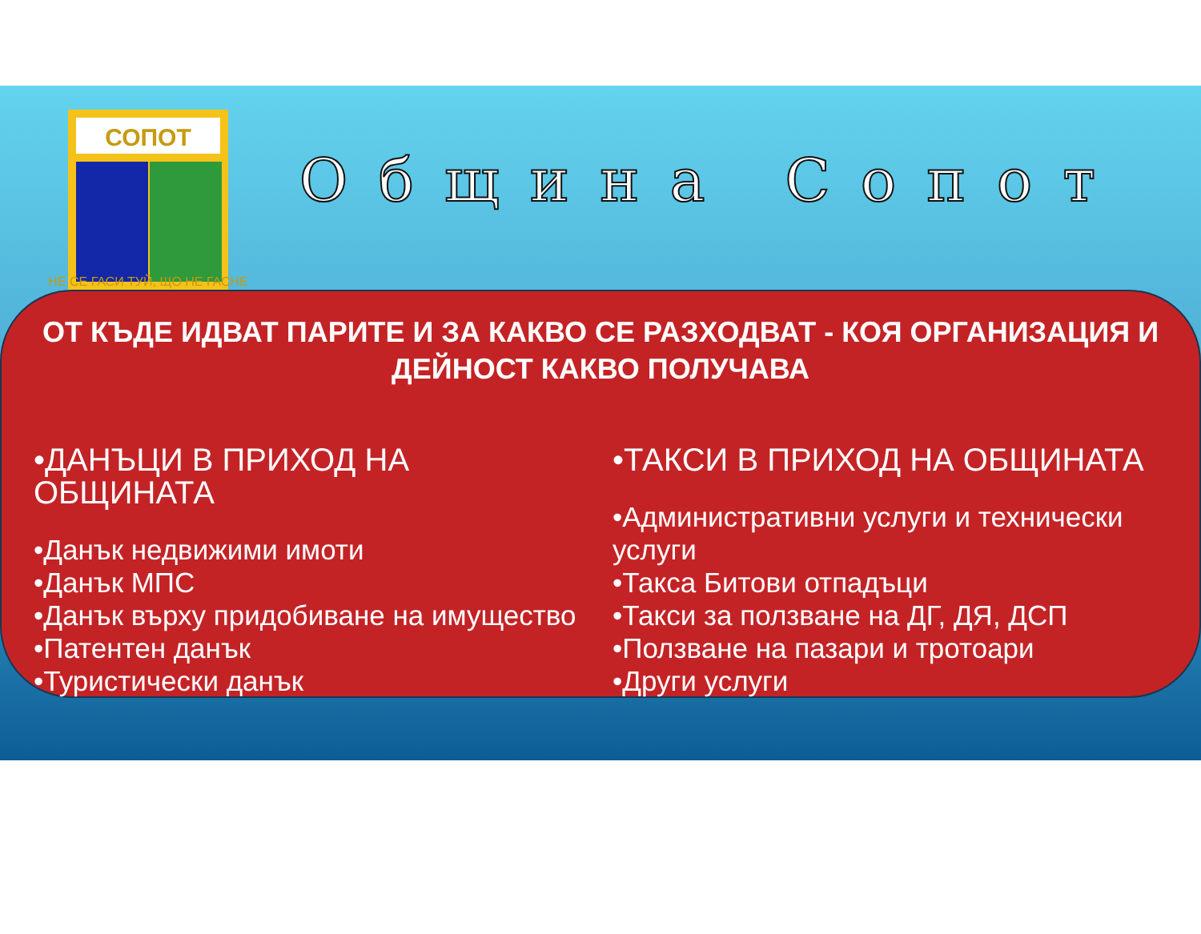СОПОТ
НЕ СЕ ГАСИ ТУЙ, ЩО НЕ ГАСНЕ
Община Сопот
ОТ КЪДЕ ИДВАТ ПАРИТЕ И ЗА КАКВО СЕ РАЗХОДВАТ - КОЯ ОРГАНИЗАЦИЯ И ДЕЙНОСТ КАКВО ПОЛУЧАВА
•ДАНЪЦИ В ПРИХОД НА ОБЩИНАТА
•Данък недвижими имоти
•Данък МПС
•Данък върху придобиване на имущество
•Патентен данък
•Туристически данък
•ТАКСИ В ПРИХОД НА ОБЩИНАТА
•Административни услуги и технически услуги
•Такса Битови отпадъци
•Такси за ползване на ДГ, ДЯ, ДСП
•Ползване на пазари и тротоари
•Други услуги